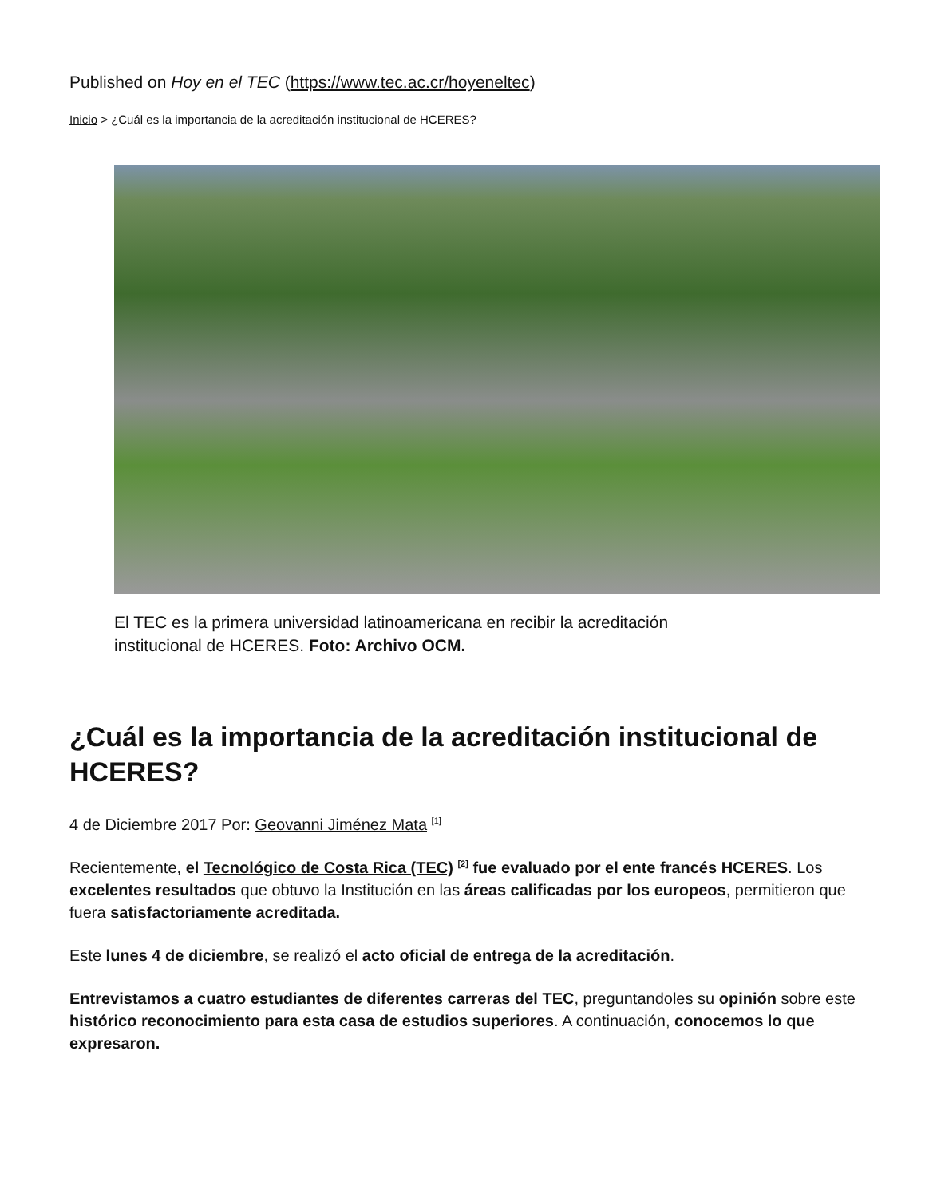Published on Hoy en el TEC (https://www.tec.ac.cr/hoyeneltec)
Inicio > ¿Cuál es la importancia de la acreditación institucional de HCERES?
El TEC es la primera universidad latinoamericana en recibir la acreditación institucional de HCERES. Foto: Archivo OCM.
¿Cuál es la importancia de la acreditación institucional de HCERES?
4 de Diciembre 2017 Por: Geovanni Jiménez Mata <sup>[1]</sup>
Recientemente, el Tecnológico de Costa Rica (TEC) <sup>[2]</sup> fue evaluado por el ente francés HCERES. Los excelentes resultados que obtuvo la Institución en las áreas calificadas por los europeos, permitieron que fuera satisfactoriamente acreditada.
Este lunes 4 de diciembre, se realizó el acto oficial de entrega de la acreditación.
Entrevistamos a cuatro estudiantes de diferentes carreras del TEC, preguntandoles su opinión sobre este histórico reconocimiento para esta casa de estudios superiores. A continuación, conocemos lo que expresaron.